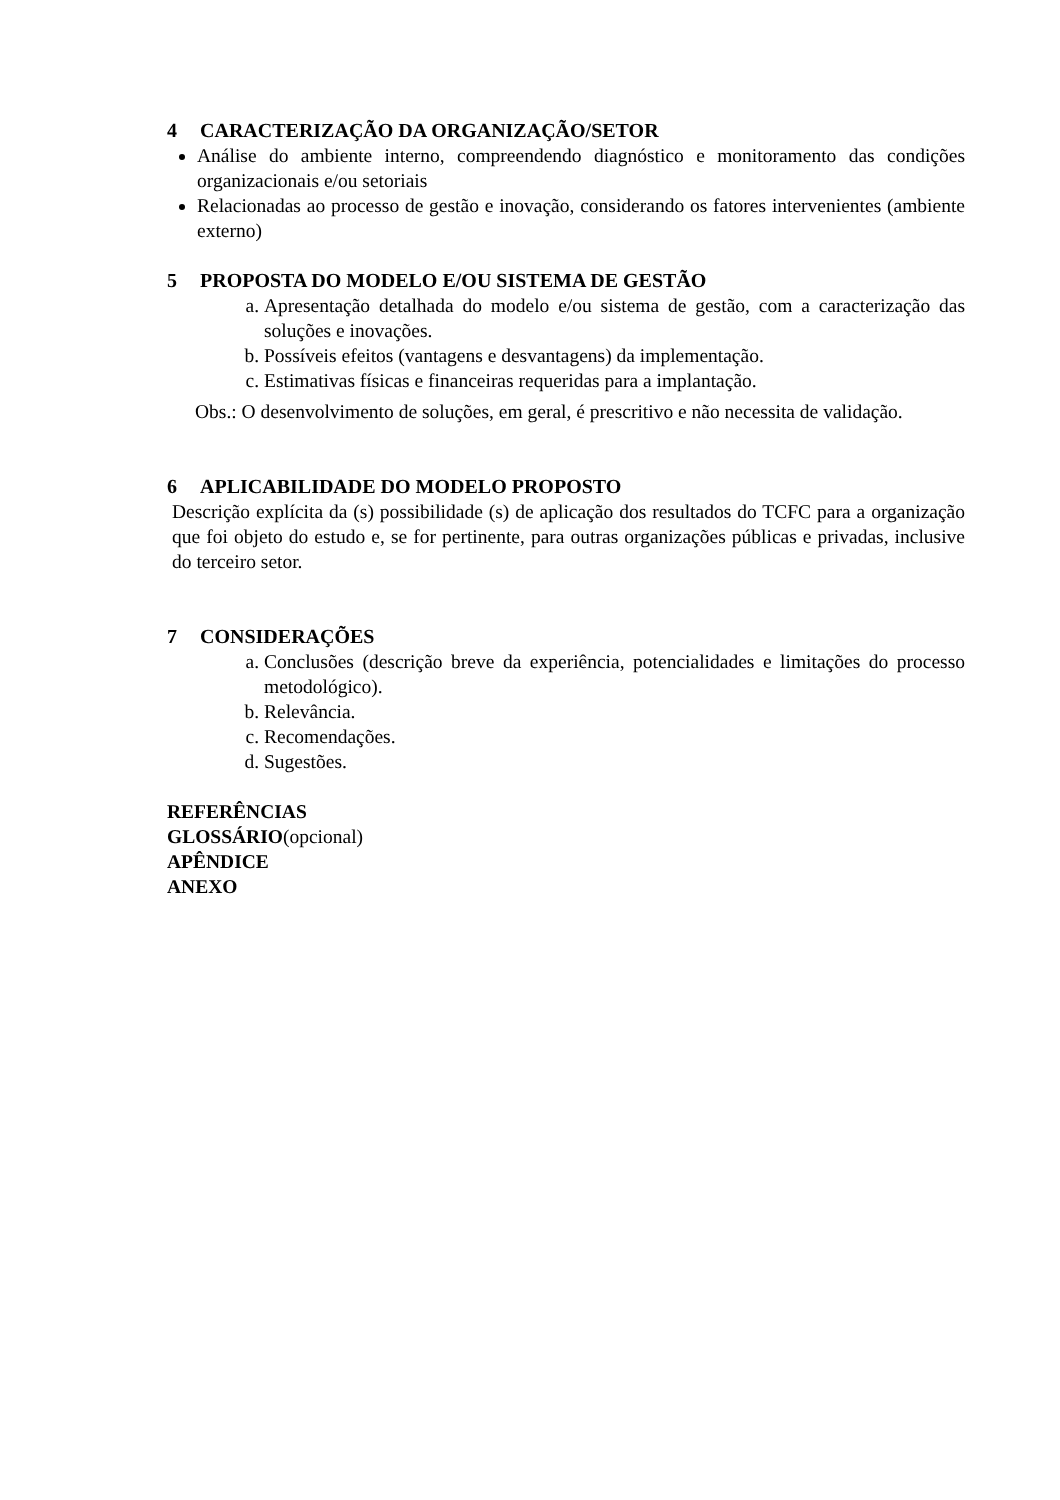4 CARACTERIZAÇÃO DA ORGANIZAÇÃO/SETOR
Análise do ambiente interno, compreendendo diagnóstico e monitoramento das condições organizacionais e/ou setoriais
Relacionadas ao processo de gestão e inovação, considerando os fatores intervenientes (ambiente externo)
5 PROPOSTA DO MODELO E/OU SISTEMA DE GESTÃO
a. Apresentação detalhada do modelo e/ou sistema de gestão, com a caracterização das soluções e inovações.
b. Possíveis efeitos (vantagens e desvantagens) da implementação.
c. Estimativas físicas e financeiras requeridas para a implantação.
Obs.: O desenvolvimento de soluções, em geral, é prescritivo e não necessita de validação.
6 APLICABILIDADE DO MODELO PROPOSTO
Descrição explícita da (s) possibilidade (s) de aplicação dos resultados do TCFC para a organização que foi objeto do estudo e, se for pertinente, para outras organizações públicas e privadas, inclusive do terceiro setor.
7 CONSIDERAÇÕES
a. Conclusões (descrição breve da experiência, potencialidades e limitações do processo metodológico).
b. Relevância.
c. Recomendações.
d. Sugestões.
REFERÊNCIAS
GLOSSÁRIO(opcional)
APÊNDICE
ANEXO